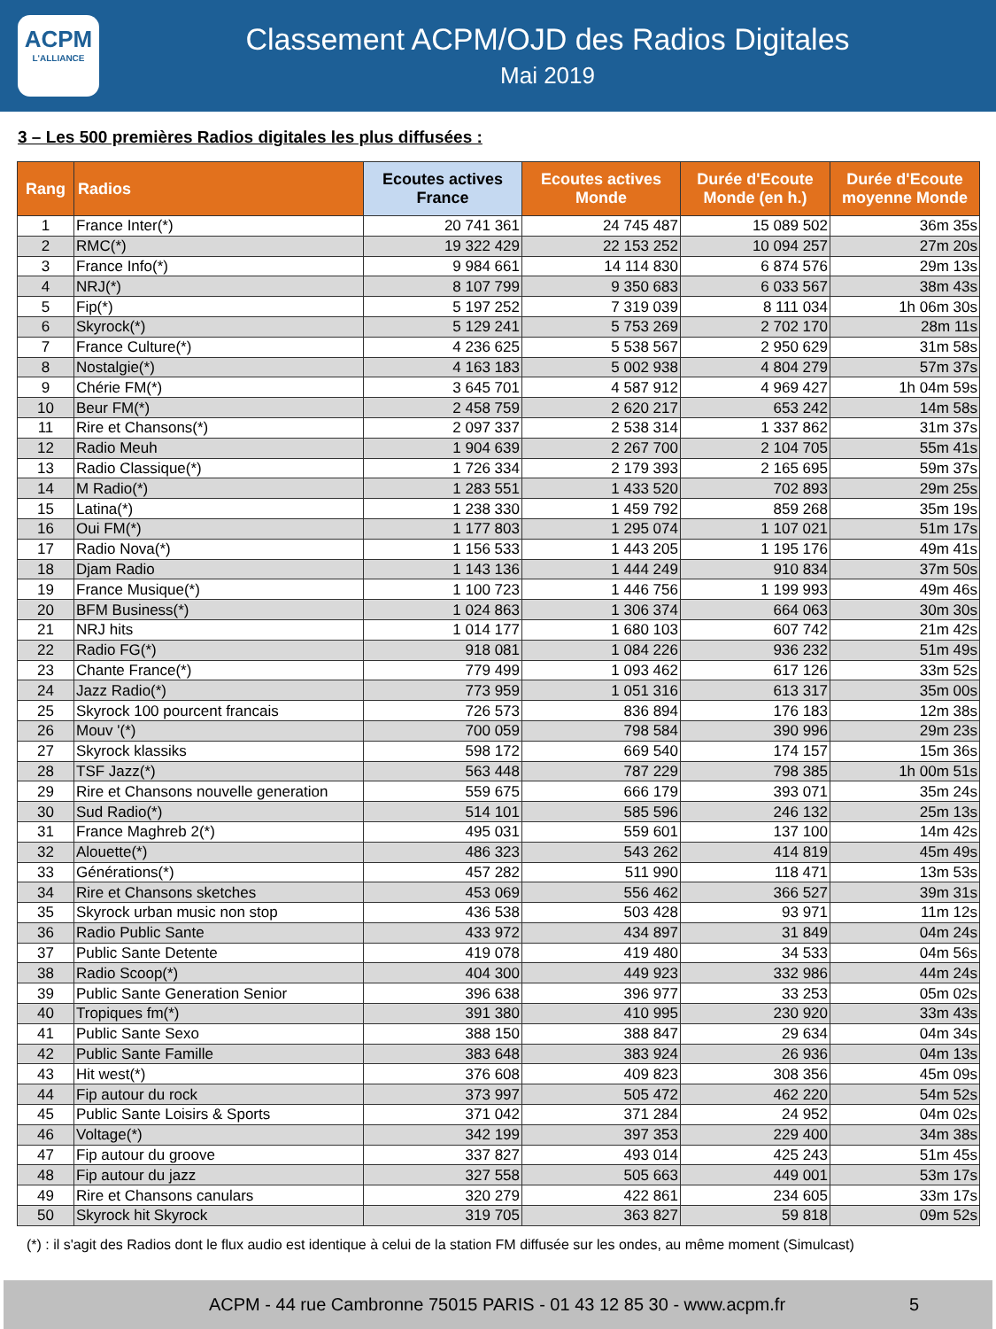ACPM
L'ALLIANCE
Classement ACPM/OJD des Radios Digitales
Mai 2019
3 – Les 500 premières Radios digitales les plus diffusées :
| Rang | Radios | Ecoutes actives France | Ecoutes actives Monde | Durée d'Ecoute Monde (en h.) | Durée d'Ecoute moyenne Monde |
| --- | --- | --- | --- | --- | --- |
| 1 | France Inter(*) | 20 741 361 | 24 745 487 | 15 089 502 | 36m 35s |
| 2 | RMC(*) | 19 322 429 | 22 153 252 | 10 094 257 | 27m 20s |
| 3 | France Info(*) | 9 984 661 | 14 114 830 | 6 874 576 | 29m 13s |
| 4 | NRJ(*) | 8 107 799 | 9 350 683 | 6 033 567 | 38m 43s |
| 5 | Fip(*) | 5 197 252 | 7 319 039 | 8 111 034 | 1h 06m 30s |
| 6 | Skyrock(*) | 5 129 241 | 5 753 269 | 2 702 170 | 28m 11s |
| 7 | France Culture(*) | 4 236 625 | 5 538 567 | 2 950 629 | 31m 58s |
| 8 | Nostalgie(*) | 4 163 183 | 5 002 938 | 4 804 279 | 57m 37s |
| 9 | Chérie FM(*) | 3 645 701 | 4 587 912 | 4 969 427 | 1h 04m 59s |
| 10 | Beur FM(*) | 2 458 759 | 2 620 217 | 653 242 | 14m 58s |
| 11 | Rire et Chansons(*) | 2 097 337 | 2 538 314 | 1 337 862 | 31m 37s |
| 12 | Radio Meuh | 1 904 639 | 2 267 700 | 2 104 705 | 55m 41s |
| 13 | Radio Classique(*) | 1 726 334 | 2 179 393 | 2 165 695 | 59m 37s |
| 14 | M Radio(*) | 1 283 551 | 1 433 520 | 702 893 | 29m 25s |
| 15 | Latina(*) | 1 238 330 | 1 459 792 | 859 268 | 35m 19s |
| 16 | Oui FM(*) | 1 177 803 | 1 295 074 | 1 107 021 | 51m 17s |
| 17 | Radio Nova(*) | 1 156 533 | 1 443 205 | 1 195 176 | 49m 41s |
| 18 | Djam Radio | 1 143 136 | 1 444 249 | 910 834 | 37m 50s |
| 19 | France Musique(*) | 1 100 723 | 1 446 756 | 1 199 993 | 49m 46s |
| 20 | BFM Business(*) | 1 024 863 | 1 306 374 | 664 063 | 30m 30s |
| 21 | NRJ hits | 1 014 177 | 1 680 103 | 607 742 | 21m 42s |
| 22 | Radio FG(*) | 918 081 | 1 084 226 | 936 232 | 51m 49s |
| 23 | Chante France(*) | 779 499 | 1 093 462 | 617 126 | 33m 52s |
| 24 | Jazz Radio(*) | 773 959 | 1 051 316 | 613 317 | 35m 00s |
| 25 | Skyrock 100 pourcent francais | 726 573 | 836 894 | 176 183 | 12m 38s |
| 26 | Mouv '(*) | 700 059 | 798 584 | 390 996 | 29m 23s |
| 27 | Skyrock klassiks | 598 172 | 669 540 | 174 157 | 15m 36s |
| 28 | TSF Jazz(*) | 563 448 | 787 229 | 798 385 | 1h 00m 51s |
| 29 | Rire et Chansons nouvelle generation | 559 675 | 666 179 | 393 071 | 35m 24s |
| 30 | Sud Radio(*) | 514 101 | 585 596 | 246 132 | 25m 13s |
| 31 | France Maghreb 2(*) | 495 031 | 559 601 | 137 100 | 14m 42s |
| 32 | Alouette(*) | 486 323 | 543 262 | 414 819 | 45m 49s |
| 33 | Générations(*) | 457 282 | 511 990 | 118 471 | 13m 53s |
| 34 | Rire et Chansons sketches | 453 069 | 556 462 | 366 527 | 39m 31s |
| 35 | Skyrock urban music non stop | 436 538 | 503 428 | 93 971 | 11m 12s |
| 36 | Radio Public Sante | 433 972 | 434 897 | 31 849 | 04m 24s |
| 37 | Public Sante Detente | 419 078 | 419 480 | 34 533 | 04m 56s |
| 38 | Radio Scoop(*) | 404 300 | 449 923 | 332 986 | 44m 24s |
| 39 | Public Sante Generation Senior | 396 638 | 396 977 | 33 253 | 05m 02s |
| 40 | Tropiques fm(*) | 391 380 | 410 995 | 230 920 | 33m 43s |
| 41 | Public Sante Sexo | 388 150 | 388 847 | 29 634 | 04m 34s |
| 42 | Public Sante Famille | 383 648 | 383 924 | 26 936 | 04m 13s |
| 43 | Hit west(*) | 376 608 | 409 823 | 308 356 | 45m 09s |
| 44 | Fip autour du rock | 373 997 | 505 472 | 462 220 | 54m 52s |
| 45 | Public Sante Loisirs & Sports | 371 042 | 371 284 | 24 952 | 04m 02s |
| 46 | Voltage(*) | 342 199 | 397 353 | 229 400 | 34m 38s |
| 47 | Fip autour du groove | 337 827 | 493 014 | 425 243 | 51m 45s |
| 48 | Fip autour du jazz | 327 558 | 505 663 | 449 001 | 53m 17s |
| 49 | Rire et Chansons canulars | 320 279 | 422 861 | 234 605 | 33m 17s |
| 50 | Skyrock hit Skyrock | 319 705 | 363 827 | 59 818 | 09m 52s |
(*) : il s'agit des Radios dont le flux audio est identique à celui de la station FM diffusée sur les ondes, au même moment (Simulcast)
ACPM - 44 rue Cambronne 75015 PARIS - 01 43 12 85 30 - www.acpm.fr 5